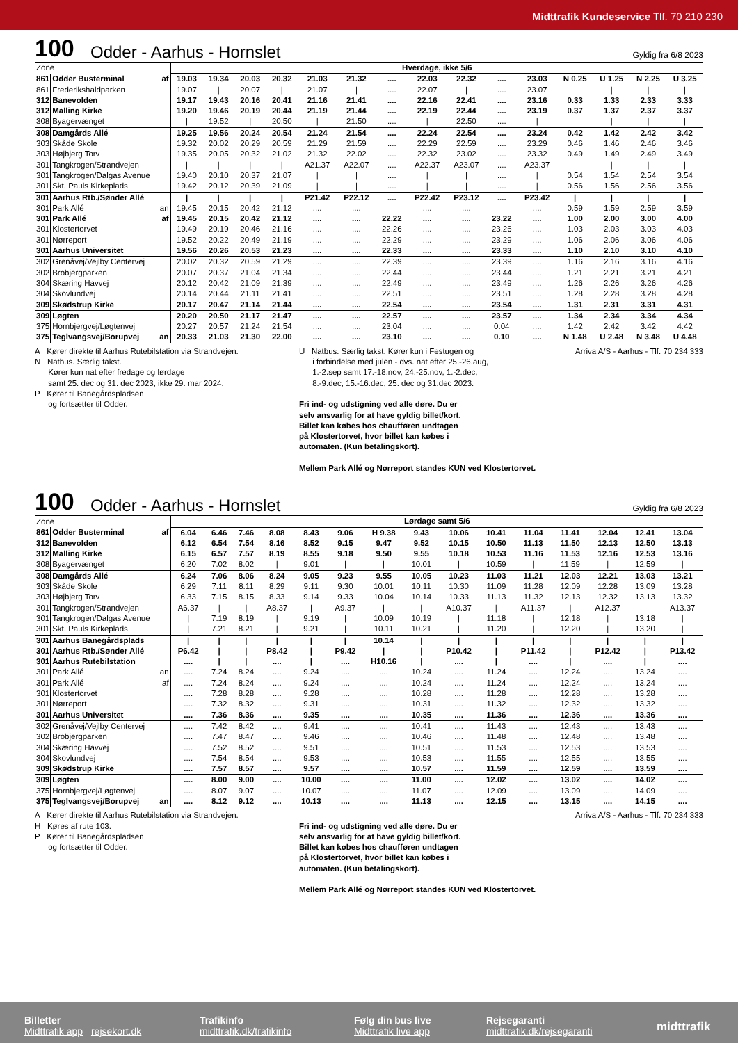Midttrafik Kundeservice Tlf. 70 210 230
100 Odder - Aarhus - Hornslet Gyldig fra 6/8 2023
| Zone | | | Hverdage, ikke 5/6 | | | | | | | | | | | | | | |
| 861 | Odder Busterminal | af | 19.03 | 19.34 | 20.03 | 20.32 | 21.03 | 21.32 | .... | 22.03 | 22.32 | .... | 23.03 | N 0.25 | U 1.25 | N 2.25 | U 3.25 |
| 861 | Frederikshaldparken | | 19.07 | / | 20.07 | / | 21.07 | / | .... | 22.07 | / | .... | 23.07 | / | / | / | / |
| 312 | Banevolden | | 19.17 | 19.43 | 20.16 | 20.41 | 21.16 | 21.41 | .... | 22.16 | 22.41 | .... | 23.16 | 0.33 | 1.33 | 2.33 | 3.33 |
| 312 | Malling Kirke | | 19.20 | 19.46 | 20.19 | 20.44 | 21.19 | 21.44 | .... | 22.19 | 22.44 | .... | 23.19 | 0.37 | 1.37 | 2.37 | 3.37 |
| 308 | Byagervænget | | / | 19.52 | / | 20.50 | / | 21.50 | .... | / | 22.50 | .... | / | / | / | / | / |
| 308 | Damgårds Allé | | 19.25 | 19.56 | 20.24 | 20.54 | 21.24 | 21.54 | .... | 22.24 | 22.54 | .... | 23.24 | 0.42 | 1.42 | 2.42 | 3.42 |
| 303 | Skåde Skole | | 19.32 | 20.02 | 20.29 | 20.59 | 21.29 | 21.59 | .... | 22.29 | 22.59 | .... | 23.29 | 0.46 | 1.46 | 2.46 | 3.46 |
| 303 | Højbjerg Torv | | 19.35 | 20.05 | 20.32 | 21.02 | 21.32 | 22.02 | .... | 22.32 | 23.02 | .... | 23.32 | 0.49 | 1.49 | 2.49 | 3.49 |
| 301 | Tangkrogen/Strandvejen | | / | / | / | / | A21.37 | A22.07 | .... | A22.37 | A23.07 | .... | A23.37 | / | / | / | / |
| 301 | Tangkrogen/Dalgas Avenue | | 19.40 | 20.10 | 20.37 | 21.07 | / | / | .... | / | / | .... | / | 0.54 | 1.54 | 2.54 | 3.54 |
| 301 | Skt. Pauls Kirkeplads | | 19.42 | 20.12 | 20.39 | 21.09 | / | / | .... | / | / | .... | / | 0.56 | 1.56 | 2.56 | 3.56 |
| 301 | Aarhus Rtb./Sønder Allé | | / | / | / | / | P21.42 | P22.12 | .... | P22.42 | P23.12 | .... | P23.42 | / | / | / | / |
| 301 | Park Allé | an | 19.45 | 20.15 | 20.42 | 21.12 | .... | .... | | .... | .... | | .... | 0.59 | 1.59 | 2.59 | 3.59 |
| 301 | Park Allé | af | 19.45 | 20.15 | 20.42 | 21.12 | .... | .... | 22.22 | .... | .... | 23.22 | .... | 1.00 | 2.00 | 3.00 | 4.00 |
| 301 | Klostertorvet | | 19.49 | 20.19 | 20.46 | 21.16 | .... | .... | 22.26 | .... | .... | 23.26 | .... | 1.03 | 2.03 | 3.03 | 4.03 |
| 301 | Nørreport | | 19.52 | 20.22 | 20.49 | 21.19 | .... | .... | 22.29 | .... | .... | 23.29 | .... | 1.06 | 2.06 | 3.06 | 4.06 |
| 301 | Aarhus Universitet | | 19.56 | 20.26 | 20.53 | 21.23 | .... | .... | 22.33 | .... | .... | 23.33 | .... | 1.10 | 2.10 | 3.10 | 4.10 |
| 302 | Grenåvej/Vejlby Centervej | | 20.02 | 20.32 | 20.59 | 21.29 | .... | .... | 22.39 | .... | .... | 23.39 | .... | 1.16 | 2.16 | 3.16 | 4.16 |
| 302 | Brobjergparken | | 20.07 | 20.37 | 21.04 | 21.34 | .... | .... | 22.44 | .... | .... | 23.44 | .... | 1.21 | 2.21 | 3.21 | 4.21 |
| 304 | Skæring Havvej | | 20.12 | 20.42 | 21.09 | 21.39 | .... | .... | 22.49 | .... | .... | 23.49 | .... | 1.26 | 2.26 | 3.26 | 4.26 |
| 304 | Skovlundvej | | 20.14 | 20.44 | 21.11 | 21.41 | .... | .... | 22.51 | .... | .... | 23.51 | .... | 1.28 | 2.28 | 3.28 | 4.28 |
| 309 | Skødstrup Kirke | | 20.17 | 20.47 | 21.14 | 21.44 | .... | .... | 22.54 | .... | .... | 23.54 | .... | 1.31 | 2.31 | 3.31 | 4.31 |
| 309 | Løgten | | 20.20 | 20.50 | 21.17 | 21.47 | .... | .... | 22.57 | .... | .... | 23.57 | .... | 1.34 | 2.34 | 3.34 | 4.34 |
| 375 | Hornbjergvej/Løgtenvej | | 20.27 | 20.57 | 21.24 | 21.54 | .... | .... | 23.04 | .... | .... | 0.04 | .... | 1.42 | 2.42 | 3.42 | 4.42 |
| 375 | Teglvangsvej/Borupvej | an | 20.33 | 21.03 | 21.30 | 22.00 | .... | .... | 23.10 | .... | .... | 0.10 | .... | N 1.48 | U 2.48 | N 3.48 | U 4.48 |
A Kører direkte til Aarhus Rutebilstation via Strandvejen.
N Natbus. Særlig takst.
Kører kun nat efter fredage og lørdage
samt 25. dec og 31. dec 2023, ikke 29. mar 2024.
P Kører til Banegårdspladsen
og fortsætter til Odder.
U Natbus. Særlig takst. Kører kun i Festugen og
i forbindelse med julen - dvs. nat efter 25.-26.aug,
1.-2.sep samt 17.-18.nov, 24.-25.nov, 1.-2.dec,
8.-9.dec, 15.-16.dec, 25. dec og 31.dec 2023.
Fri ind- og udstigning ved alle døre. Du er
selv ansvarlig for at have gyldig billet/kort.
Billet kan købes hos chaufføren undtagen
på Klostertorvet, hvor billet kan købes i
automaten. (Kun betalingskort).
Mellem Park Allé og Nørreport standes KUN ved Klostertorvet.
Arriva A/S - Aarhus - Tlf. 70 234 333
100 Odder - Aarhus - Hornslet Gyldig fra 6/8 2023
| Zone | | | Lørdage samt 5/6 | | | | | | | | | | | | | | |
| 861 | Odder Busterminal | af | 6.04 | 6.46 | 7.46 | 8.08 | 8.43 | 9.06 | H 9.38 | 9.43 | 10.06 | 10.41 | 11.04 | 11.41 | 12.04 | 12.41 | 13.04 |
| 312 | Banevolden | | 6.12 | 6.54 | 7.54 | 8.16 | 8.52 | 9.15 | 9.47 | 9.52 | 10.15 | 10.50 | 11.13 | 11.50 | 12.13 | 12.50 | 13.13 |
| 312 | Malling Kirke | | 6.15 | 6.57 | 7.57 | 8.19 | 8.55 | 9.18 | 9.50 | 9.55 | 10.18 | 10.53 | 11.16 | 11.53 | 12.16 | 12.53 | 13.16 |
| 308 | Byagervænget | | 6.20 | 7.02 | 8.02 | / | 9.01 | / | / | 10.01 | / | 10.59 | / | 11.59 | / | 12.59 | / |
| 308 | Damgårds Allé | | 6.24 | 7.06 | 8.06 | 8.24 | 9.05 | 9.23 | 9.55 | 10.05 | 10.23 | 11.03 | 11.21 | 12.03 | 12.21 | 13.03 | 13.21 |
| 303 | Skåde Skole | | 6.29 | 7.11 | 8.11 | 8.29 | 9.11 | 9.30 | 10.01 | 10.11 | 10.30 | 11.09 | 11.28 | 12.09 | 12.28 | 13.09 | 13.28 |
| 303 | Højbjerg Torv | | 6.33 | 7.15 | 8.15 | 8.33 | 9.14 | 9.33 | 10.04 | 10.14 | 10.33 | 11.13 | 11.32 | 12.13 | 12.32 | 13.13 | 13.32 |
| 301 | Tangkrogen/Strandvejen | | A6.37 | / | / | A8.37 | / | A9.37 | / | / | A10.37 | / | A11.37 | / | A12.37 | / | A13.37 |
| 301 | Tangkrogen/Dalgas Avenue | | / | 7.19 | 8.19 | / | 9.19 | / | 10.09 | 10.19 | / | 11.18 | / | 12.18 | / | 13.18 | / |
| 301 | Skt. Pauls Kirkeplads | | / | 7.21 | 8.21 | / | 9.21 | / | 10.11 | 10.21 | / | 11.20 | / | 12.20 | / | 13.20 | / |
| 301 | Aarhus Banegårdsplads | | / | / | / | / | / | / | 10.14 | / | / | / | / | / | / | / | / |
| 301 | Aarhus Rtb./Sønder Allé | | P6.42 | / | / | P8.42 | / | P9.42 | / | / | P10.42 | / | P11.42 | / | P12.42 | / | P13.42 |
| 301 | Aarhus Rutebilstation | | .... | / | / | .... | / | .... | H10.16 | / | .... | / | .... | / | .... | / | .... |
| 301 | Park Allé | an | .... | 7.24 | 8.24 | .... | 9.24 | .... | .... | 10.24 | .... | 11.24 | .... | 12.24 | .... | 13.24 | .... |
| 301 | Park Allé | af | .... | 7.24 | 8.24 | .... | 9.24 | .... | .... | 10.24 | .... | 11.24 | .... | 12.24 | .... | 13.24 | .... |
| 301 | Klostertorvet | | .... | 7.28 | 8.28 | .... | 9.28 | .... | .... | 10.28 | .... | 11.28 | .... | 12.28 | .... | 13.28 | .... |
| 301 | Nørreport | | .... | 7.32 | 8.32 | .... | 9.31 | .... | .... | 10.31 | .... | 11.32 | .... | 12.32 | .... | 13.32 | .... |
| 301 | Aarhus Universitet | | .... | 7.36 | 8.36 | .... | 9.35 | .... | .... | 10.35 | .... | 11.36 | .... | 12.36 | .... | 13.36 | .... |
| 302 | Grenåvej/Vejlby Centervej | | .... | 7.42 | 8.42 | .... | 9.41 | .... | .... | 10.41 | .... | 11.43 | .... | 12.43 | .... | 13.43 | .... |
| 302 | Brobjergparken | | .... | 7.47 | 8.47 | .... | 9.46 | .... | .... | 10.46 | .... | 11.48 | .... | 12.48 | .... | 13.48 | .... |
| 304 | Skæring Havvej | | .... | 7.52 | 8.52 | .... | 9.51 | .... | .... | 10.51 | .... | 11.53 | .... | 12.53 | .... | 13.53 | .... |
| 304 | Skovlundvej | | .... | 7.54 | 8.54 | .... | 9.53 | .... | .... | 10.53 | .... | 11.55 | .... | 12.55 | .... | 13.55 | .... |
| 309 | Skødstrup Kirke | | .... | 7.57 | 8.57 | .... | 9.57 | .... | .... | 10.57 | .... | 11.59 | .... | 12.59 | .... | 13.59 | .... |
| 309 | Løgten | | .... | 8.00 | 9.00 | .... | 10.00 | .... | .... | 11.00 | .... | 12.02 | .... | 13.02 | .... | 14.02 | .... |
| 375 | Hornbjergvej/Løgtenvej | | .... | 8.07 | 9.07 | .... | 10.07 | .... | .... | 11.07 | .... | 12.09 | .... | 13.09 | .... | 14.09 | .... |
| 375 | Teglvangsvej/Borupvej | an | .... | 8.12 | 9.12 | .... | 10.13 | .... | .... | 11.13 | .... | 12.15 | .... | 13.15 | .... | 14.15 | .... |
A Kører direkte til Aarhus Rutebilstation via Strandvejen.
H Køres af rute 103.
P Kører til Banegårdspladsen
og fortsætter til Odder.
Fri ind- og udstigning ved alle døre. Du er
selv ansvarlig for at have gyldig billet/kort.
Billet kan købes hos chaufføren undtagen
på Klostertorvet, hvor billet kan købes i
automaten. (Kun betalingskort).
Mellem Park Allé og Nørreport standes KUN ved Klostertorvet.
Arriva A/S - Aarhus - Tlf. 70 234 333
Billetter
Midttrafik app rejsekort.dk
Trafikinfo
midttrafik.dk/trafikinfo
Følg din bus live
Midttrafik live app
Rejsegaranti
midttrafik.dk/rejsegaranti
midttrafik